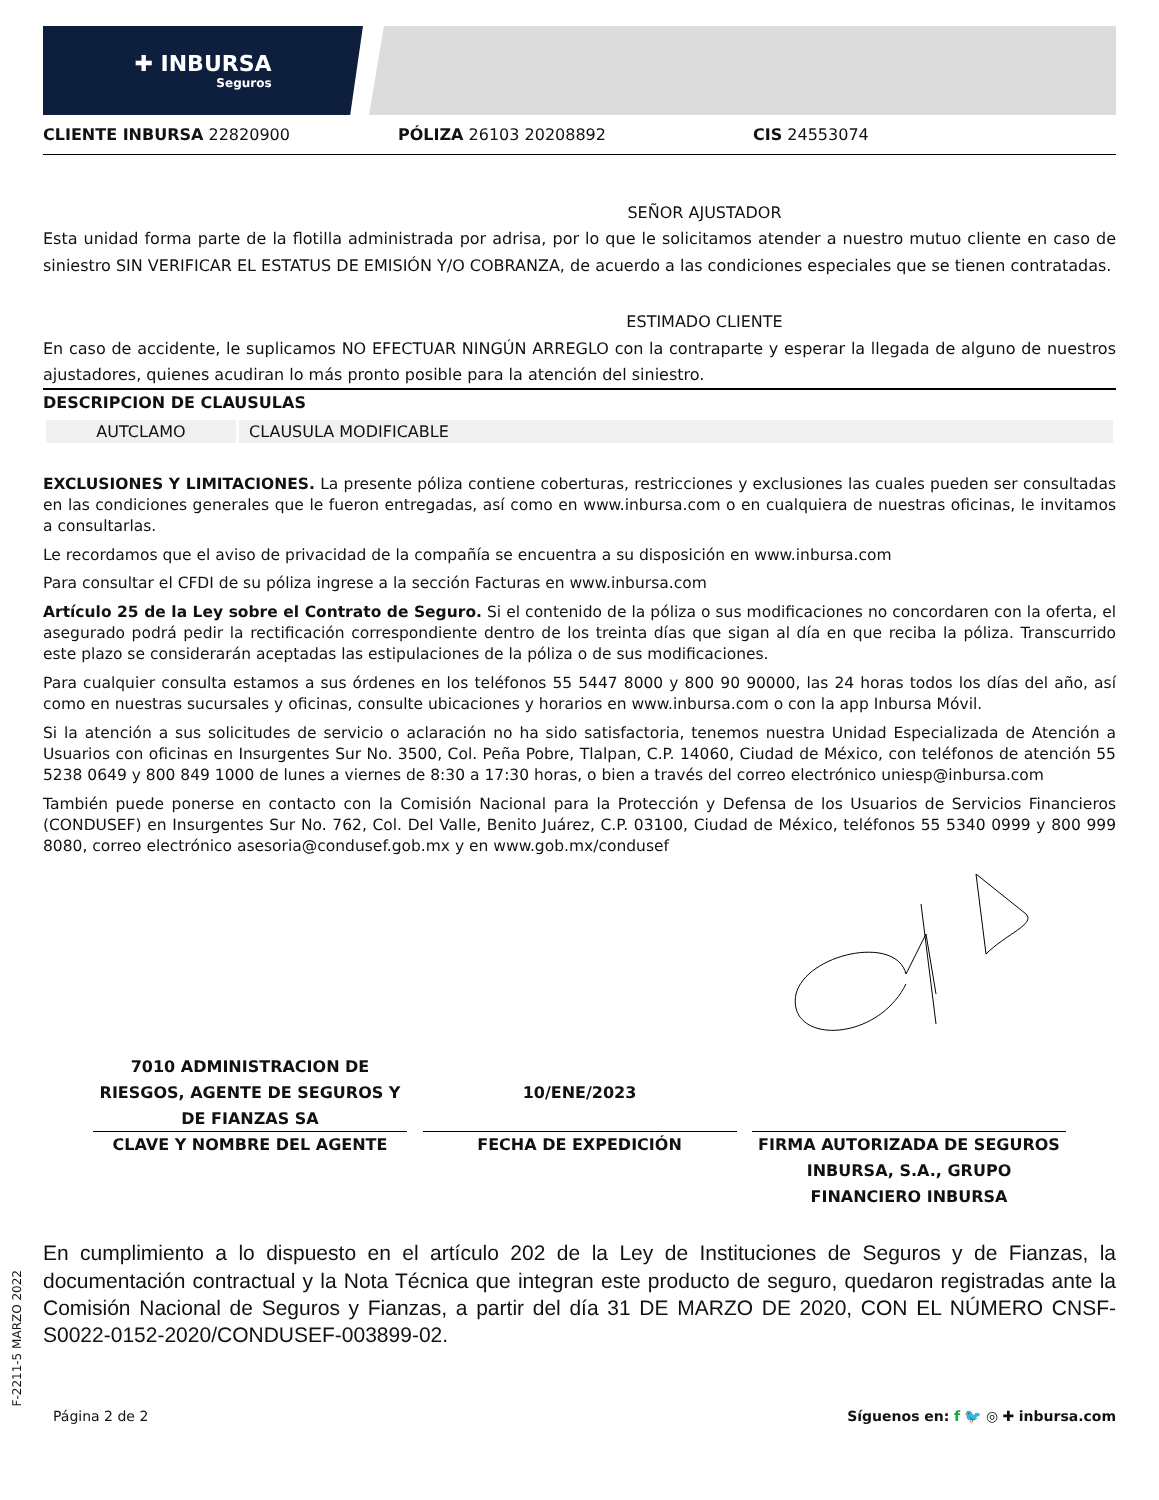✚ INBURSA
Seguros
CLIENTE INBURSA 22820900 PÓLIZA 26103 20208892 CIS 24553074
SEÑOR AJUSTADOR
Esta unidad forma parte de la flotilla administrada por adrisa, por lo que le solicitamos atender a nuestro mutuo cliente en caso de siniestro SIN VERIFICAR EL ESTATUS DE EMISIÓN Y/O COBRANZA, de acuerdo a las condiciones especiales que se tienen contratadas.
ESTIMADO CLIENTE
En caso de accidente, le suplicamos NO EFECTUAR NINGÚN ARREGLO con la contraparte y esperar la llegada de alguno de nuestros ajustadores, quienes acudiran lo más pronto posible para la atención del siniestro.
DESCRIPCION DE CLAUSULAS
| AUTCLAMO | CLAUSULA MODIFICABLE |
EXCLUSIONES Y LIMITACIONES. La presente póliza contiene coberturas, restricciones y exclusiones las cuales pueden ser consultadas en las condiciones generales que le fueron entregadas, así como en www.inbursa.com o en cualquiera de nuestras oficinas, le invitamos a consultarlas.
Le recordamos que el aviso de privacidad de la compañía se encuentra a su disposición en www.inbursa.com
Para consultar el CFDI de su póliza ingrese a la sección Facturas en www.inbursa.com
Artículo 25 de la Ley sobre el Contrato de Seguro. Si el contenido de la póliza o sus modificaciones no concordaren con la oferta, el asegurado podrá pedir la rectificación correspondiente dentro de los treinta días que sigan al día en que reciba la póliza. Transcurrido este plazo se considerarán aceptadas las estipulaciones de la póliza o de sus modificaciones.
Para cualquier consulta estamos a sus órdenes en los teléfonos 55 5447 8000 y 800 90 90000, las 24 horas todos los días del año, así como en nuestras sucursales y oficinas, consulte ubicaciones y horarios en www.inbursa.com o con la app Inbursa Móvil.
Si la atención a sus solicitudes de servicio o aclaración no ha sido satisfactoria, tenemos nuestra Unidad Especializada de Atención a Usuarios con oficinas en Insurgentes Sur No. 3500, Col. Peña Pobre, Tlalpan, C.P. 14060, Ciudad de México, con teléfonos de atención 55 5238 0649 y 800 849 1000 de lunes a viernes de 8:30 a 17:30 horas, o bien a través del correo electrónico uniesp@inbursa.com
También puede ponerse en contacto con la Comisión Nacional para la Protección y Defensa de los Usuarios de Servicios Financieros (CONDUSEF) en Insurgentes Sur No. 762, Col. Del Valle, Benito Juárez, C.P. 03100, Ciudad de México, teléfonos 55 5340 0999 y 800 999 8080, correo electrónico asesoria@condusef.gob.mx y en www.gob.mx/condusef
7010 ADMINISTRACION DE RIESGOS, AGENTE DE SEGUROS Y DE FIANZAS SA
CLAVE Y NOMBRE DEL AGENTE
10/ENE/2023
FECHA DE EXPEDICIÓN
FIRMA AUTORIZADA DE SEGUROS INBURSA, S.A., GRUPO FINANCIERO INBURSA
En cumplimiento a lo dispuesto en el artículo 202 de la Ley de Instituciones de Seguros y de Fianzas, la documentación contractual y la Nota Técnica que integran este producto de seguro, quedaron registradas ante la Comisión Nacional de Seguros y Fianzas, a partir del día 31 DE MARZO DE 2020, CON EL NÚMERO CNSF-S0022-0152-2020/CONDUSEF-003899-02.
Página 2 de 2 Síguenos en: f 🐦 ◎ ✚ inbursa.com
F-2211-5 MARZO 2022